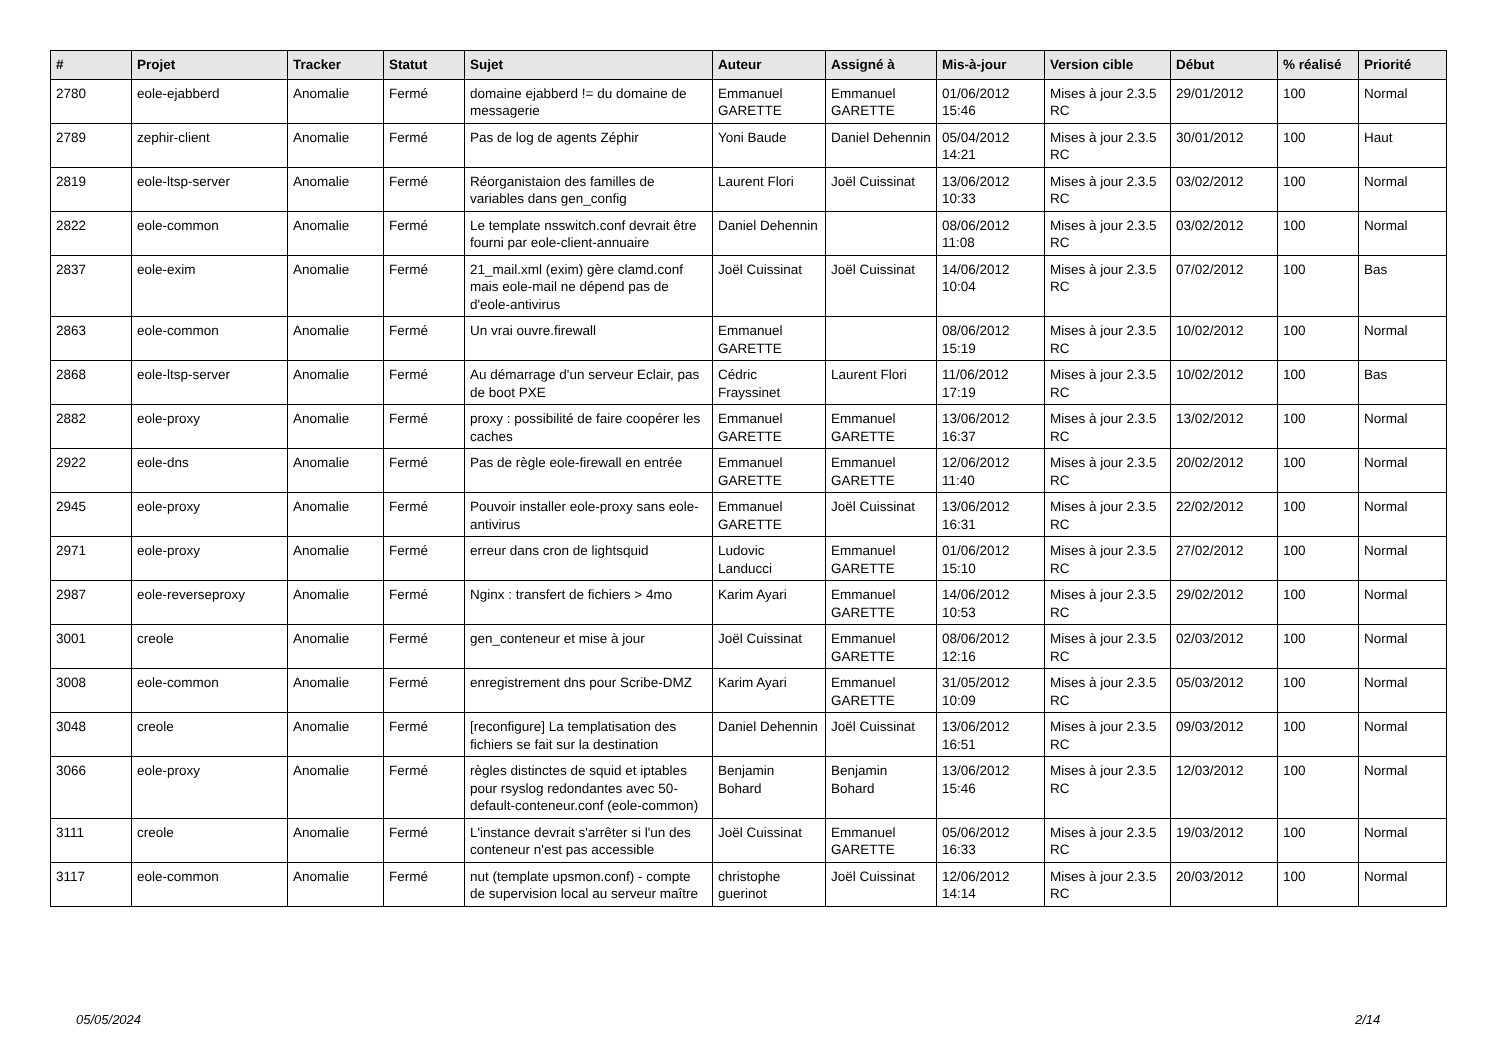| # | Projet | Tracker | Statut | Sujet | Auteur | Assigné à | Mis-à-jour | Version cible | Début | % réalisé | Priorité |
| --- | --- | --- | --- | --- | --- | --- | --- | --- | --- | --- | --- |
| 2780 | eole-ejabberd | Anomalie | Fermé | domaine ejabberd != du domaine de messagerie | Emmanuel GARETTE | Emmanuel GARETTE | 01/06/2012 15:46 | Mises à jour 2.3.5 RC | 29/01/2012 | 100 | Normal |
| 2789 | zephir-client | Anomalie | Fermé | Pas de log de agents Zéphir | Yoni Baude | Daniel Dehennin | 05/04/2012 14:21 | Mises à jour 2.3.5 RC | 30/01/2012 | 100 | Haut |
| 2819 | eole-ltsp-server | Anomalie | Fermé | Réorganistaion des familles de variables dans gen_config | Laurent Flori | Joël Cuissinat | 13/06/2012 10:33 | Mises à jour 2.3.5 RC | 03/02/2012 | 100 | Normal |
| 2822 | eole-common | Anomalie | Fermé | Le template nsswitch.conf devrait être fourni par eole-client-annuaire | Daniel Dehennin | | 08/06/2012 11:08 | Mises à jour 2.3.5 RC | 03/02/2012 | 100 | Normal |
| 2837 | eole-exim | Anomalie | Fermé | 21_mail.xml (exim) gère clamd.conf mais eole-mail ne dépend pas de d'eole-antivirus | Joël Cuissinat | Joël Cuissinat | 14/06/2012 10:04 | Mises à jour 2.3.5 RC | 07/02/2012 | 100 | Bas |
| 2863 | eole-common | Anomalie | Fermé | Un vrai ouvre.firewall | Emmanuel GARETTE | | 08/06/2012 15:19 | Mises à jour 2.3.5 RC | 10/02/2012 | 100 | Normal |
| 2868 | eole-ltsp-server | Anomalie | Fermé | Au démarrage d'un serveur Eclair, pas de boot PXE | Cédric Frayssinet | Laurent Flori | 11/06/2012 17:19 | Mises à jour 2.3.5 RC | 10/02/2012 | 100 | Bas |
| 2882 | eole-proxy | Anomalie | Fermé | proxy : possibilité de faire coopérer les caches | Emmanuel GARETTE | Emmanuel GARETTE | 13/06/2012 16:37 | Mises à jour 2.3.5 RC | 13/02/2012 | 100 | Normal |
| 2922 | eole-dns | Anomalie | Fermé | Pas de règle eole-firewall en entrée | Emmanuel GARETTE | Emmanuel GARETTE | 12/06/2012 11:40 | Mises à jour 2.3.5 RC | 20/02/2012 | 100 | Normal |
| 2945 | eole-proxy | Anomalie | Fermé | Pouvoir installer eole-proxy sans eole-antivirus | Emmanuel GARETTE | Joël Cuissinat | 13/06/2012 16:31 | Mises à jour 2.3.5 RC | 22/02/2012 | 100 | Normal |
| 2971 | eole-proxy | Anomalie | Fermé | erreur dans cron de lightsquid | Ludovic Landucci | Emmanuel GARETTE | 01/06/2012 15:10 | Mises à jour 2.3.5 RC | 27/02/2012 | 100 | Normal |
| 2987 | eole-reverseproxy | Anomalie | Fermé | Nginx : transfert de fichiers > 4mo | Karim Ayari | Emmanuel GARETTE | 14/06/2012 10:53 | Mises à jour 2.3.5 RC | 29/02/2012 | 100 | Normal |
| 3001 | creole | Anomalie | Fermé | gen_conteneur et mise à jour | Joël Cuissinat | Emmanuel GARETTE | 08/06/2012 12:16 | Mises à jour 2.3.5 RC | 02/03/2012 | 100 | Normal |
| 3008 | eole-common | Anomalie | Fermé | enregistrement dns pour Scribe-DMZ | Karim Ayari | Emmanuel GARETTE | 31/05/2012 10:09 | Mises à jour 2.3.5 RC | 05/03/2012 | 100 | Normal |
| 3048 | creole | Anomalie | Fermé | [reconfigure] La templatisation des fichiers se fait sur la destination | Daniel Dehennin | Joël Cuissinat | 13/06/2012 16:51 | Mises à jour 2.3.5 RC | 09/03/2012 | 100 | Normal |
| 3066 | eole-proxy | Anomalie | Fermé | règles distinctes de squid et iptables pour rsyslog redondantes avec 50-default-conteneur.conf (eole-common) | Benjamin Bohard | Benjamin Bohard | 13/06/2012 15:46 | Mises à jour 2.3.5 RC | 12/03/2012 | 100 | Normal |
| 3111 | creole | Anomalie | Fermé | L'instance devrait s'arrêter si l'un des conteneur n'est pas accessible | Joël Cuissinat | Emmanuel GARETTE | 05/06/2012 16:33 | Mises à jour 2.3.5 RC | 19/03/2012 | 100 | Normal |
| 3117 | eole-common | Anomalie | Fermé | nut (template upsmon.conf) - compte de supervision local au serveur maître | christophe guerinot | Joël Cuissinat | 12/06/2012 14:14 | Mises à jour 2.3.5 RC | 20/03/2012 | 100 | Normal |
05/05/2024 2/14